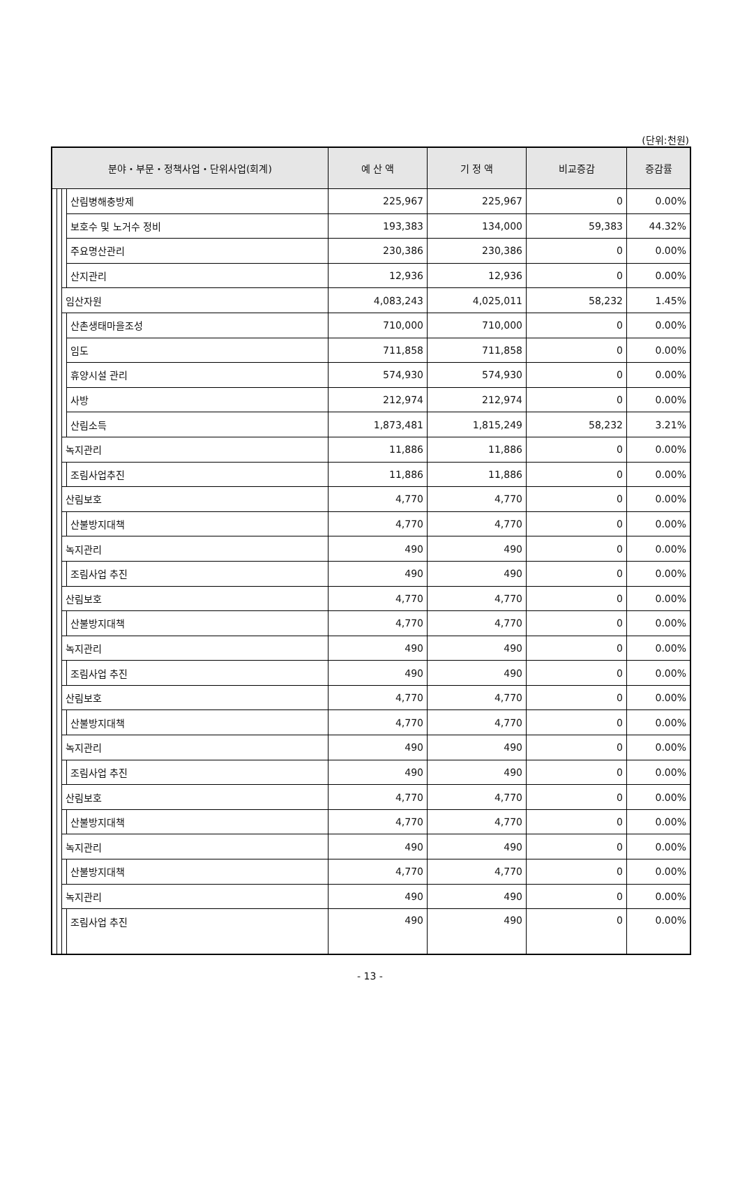(단위:천원)
| 분야・부문・정책사업・단위사업(회계) | | | | 예 산 액 | 기 정 액 | 비교증감 | 증감률 |
| --- | --- | --- | --- | --- | --- | --- | --- |
| | | | 산림병해충방제 | 225,967 | 225,967 | 0 | 0.00% |
| | | | 보호수 및 노거수 정비 | 193,383 | 134,000 | 59,383 | 44.32% |
| | | | 주요명산관리 | 230,386 | 230,386 | 0 | 0.00% |
| | | | 산지관리 | 12,936 | 12,936 | 0 | 0.00% |
| | | 임산자원 | | 4,083,243 | 4,025,011 | 58,232 | 1.45% |
| | | | 산촌생태마을조성 | 710,000 | 710,000 | 0 | 0.00% |
| | | | 임도 | 711,858 | 711,858 | 0 | 0.00% |
| | | | 휴양시설 관리 | 574,930 | 574,930 | 0 | 0.00% |
| | | | 사방 | 212,974 | 212,974 | 0 | 0.00% |
| | | | 산림소득 | 1,873,481 | 1,815,249 | 58,232 | 3.21% |
| | | 녹지관리 | | 11,886 | 11,886 | 0 | 0.00% |
| | | | 조림사업추진 | 11,886 | 11,886 | 0 | 0.00% |
| | | 산림보호 | | 4,770 | 4,770 | 0 | 0.00% |
| | | | 산불방지대책 | 4,770 | 4,770 | 0 | 0.00% |
| | | 녹지관리 | | 490 | 490 | 0 | 0.00% |
| | | | 조림사업 추진 | 490 | 490 | 0 | 0.00% |
| | | 산림보호 | | 4,770 | 4,770 | 0 | 0.00% |
| | | | 산불방지대책 | 4,770 | 4,770 | 0 | 0.00% |
| | | 녹지관리 | | 490 | 490 | 0 | 0.00% |
| | | | 조림사업 추진 | 490 | 490 | 0 | 0.00% |
| | | 산림보호 | | 4,770 | 4,770 | 0 | 0.00% |
| | | | 산불방지대책 | 4,770 | 4,770 | 0 | 0.00% |
| | | 녹지관리 | | 490 | 490 | 0 | 0.00% |
| | | | 조림사업 추진 | 490 | 490 | 0 | 0.00% |
| | | 산림보호 | | 4,770 | 4,770 | 0 | 0.00% |
| | | | 산불방지대책 | 4,770 | 4,770 | 0 | 0.00% |
| | | 녹지관리 | | 490 | 490 | 0 | 0.00% |
| | | | 산불방지대책 | 4,770 | 4,770 | 0 | 0.00% |
| | | 녹지관리 | | 490 | 490 | 0 | 0.00% |
| | | | 조림사업 추진 | 490 | 490 | 0 | 0.00% |
- 13 -